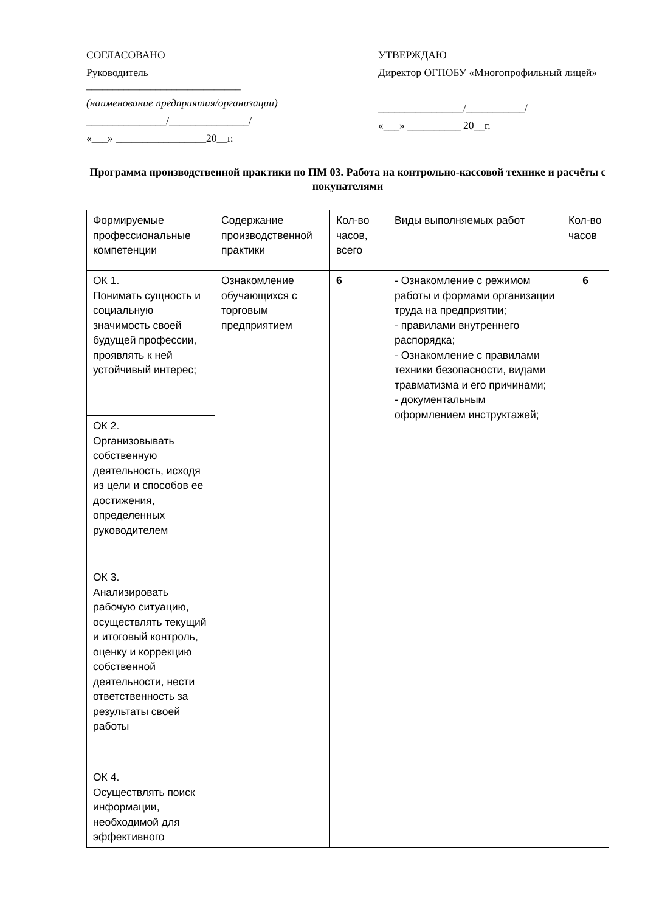СОГЛАСОВАНО
Руководитель
_____________________________
(наименование предприятия/организации)
_______________/_______________/
«___» _________________20__г.
УТВЕРЖДАЮ
Директор ОГПОБУ «Многопрофильный лицей»
________________/___________/
«___» __________ 20__г.
Программа производственной практики по ПМ 03. Работа на контрольно-кассовой технике и расчёты с покупателями
| Формируемые профессиональные компетенции | Содержание производственной практики | Кол-во часов, всего | Виды выполняемых работ | Кол-во часов |
| ОК 1. Понимать сущность и социальную значимость своей будущей профессии, проявлять к ней устойчивый интерес; | Ознакомление обучающихся с торговым предприятием | 6 | - Ознакомление с режимом работы и формами организации труда на предприятии; - правилами внутреннего распорядка; - Ознакомление с правилами техники безопасности, видами травматизма и его причинами; - документальным оформлением инструктажей; | 6 |
| ОК 2. Организовывать собственную деятельность, исходя из цели и способов ее достижения, определенных руководителем | | | | |
| ОК 3. Анализировать рабочую ситуацию, осуществлять текущий и итоговый контроль, оценку и коррекцию собственной деятельности, нести ответственность за результаты своей работы | | | | |
| ОК 4. Осуществлять поиск информации, необходимой для эффективного | | | | |